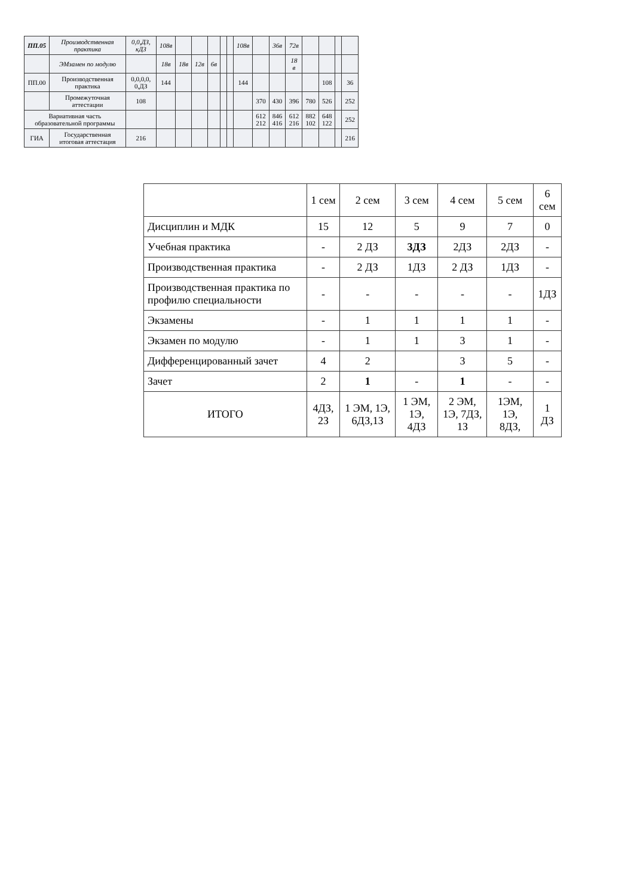| ПП.05 | Производственная практика | 0,0,ДЗ, кДЗ | 108в | | | | | | 108в | | 36в | 72в | | | | |
| | ЭМзамен по модулю | | 18в | 18в | 12в | 6в | | | | | | 18 в | | | | |
| ПП.00 | Производственная практика | 0,0,0,0, 0,ДЗ | 144 | | | | | | 144 | | | | | 108 | | 36 |
| | Промежуточная аттестации | 108 | | | | | | | | 370 | 430 | 396 | 780 | 526 | | 252 |
| Вариативная часть образовательной программы | | | | | | | | | | 612 212 | 846 416 | 612 216 | 882 102 | 648 122 | | 252 |
| ГИА | Государственная итоговая аттестация | 216 | | | | | | | | | | | | | | 216 |
| | 1 сем | 2 сем | 3 сем | 4 сем | 5 сем | 6 сем |
| --- | --- | --- | --- | --- | --- | --- |
| Дисциплин и МДК | 15 | 12 | 5 | 9 | 7 | 0 |
| Учебная практика | - | 2 ДЗ | 3ДЗ | 2ДЗ | 2ДЗ | - |
| Производственная практика | - | 2 ДЗ | 1ДЗ | 2 ДЗ | 1ДЗ | - |
| Производственная практика по профилю специальности | - | - | - | - | - | 1ДЗ |
| Экзамены | - | 1 | 1 | 1 | 1 | - |
| Экзамен по модулю | - | 1 | 1 | 3 | 1 | - |
| Дифференцированный зачет | 4 | 2 | | 3 | 5 | - |
| Зачет | 2 | 1 | - | 1 | - | - |
| ИТОГО | 4ДЗ, 2З | 1 ЭМ, 1Э, 6ДЗ,1З | 1 ЭМ, 1Э, 4ДЗ | 2 ЭМ, 1Э, 7ДЗ, 1З | 1ЭМ, 1Э, 8ДЗ, | 1 ДЗ |